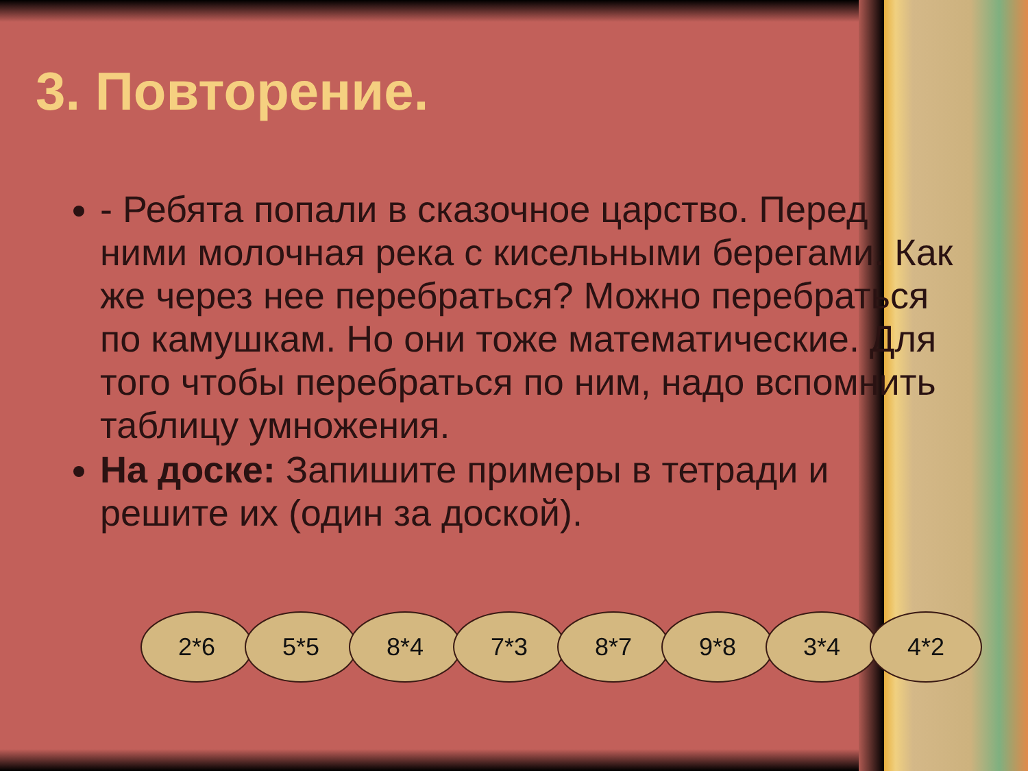3. Повторение.
- Ребята попали в сказочное царство. Перед ними молочная река с кисельными берегами. Как же через нее перебраться? Можно перебраться по камушкам. Но они тоже математические. Для того чтобы перебраться по ним, надо вспомнить таблицу умножения.
На доске: Запишите примеры в тетради и решите их (один за доской).
2*6 5*5 8*4 7*3 8*7 9*8 3*4 4*2